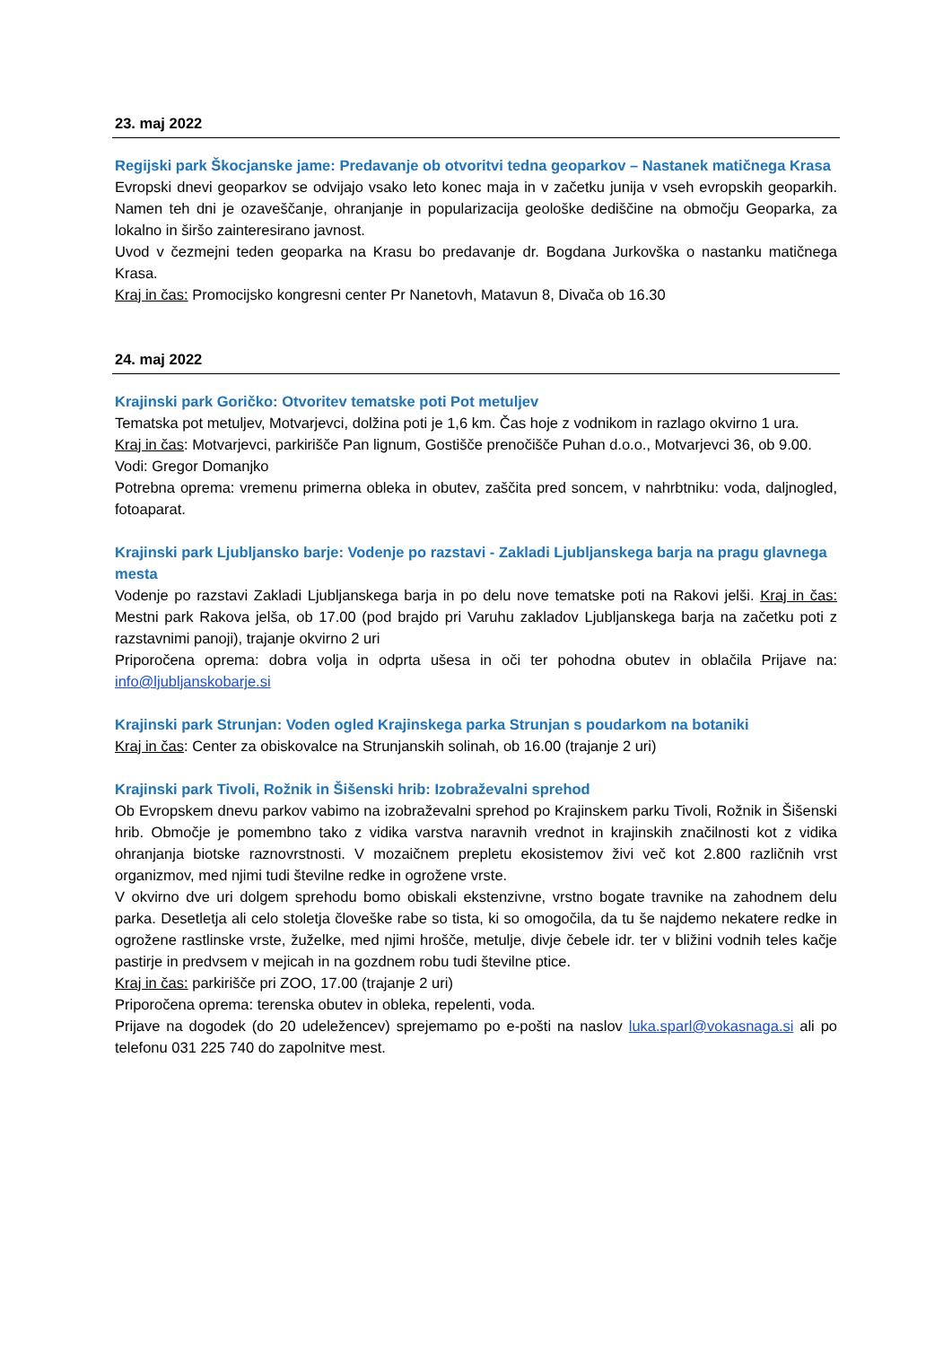23. maj 2022
Regijski park Škocjanske jame: Predavanje ob otvoritvi tedna geoparkov – Nastanek matičnega Krasa
Evropski dnevi geoparkov se odvijajo vsako leto konec maja in v začetku junija v vseh evropskih geoparkih. Namen teh dni je ozaveščanje, ohranjanje in popularizacija geološke dediščine na območju Geoparka, za lokalno in širšo zainteresirano javnost.
Uvod v čezmejni teden geoparka na Krasu bo predavanje dr. Bogdana Jurkovška o nastanku matičnega Krasa.
Kraj in čas: Promocijsko kongresni center Pr Nanetovh, Matavun 8, Divača ob 16.30
24. maj 2022
Krajinski park Goričko: Otvoritev tematske poti Pot metuljev
Tematska pot metuljev, Motvarjevci, dolžina poti je 1,6 km. Čas hoje z vodnikom in razlago okvirno 1 ura.
Kraj in čas: Motvarjevci, parkirišče Pan lignum, Gostišče prenočišče Puhan d.o.o., Motvarjevci 36, ob 9.00.
Vodi: Gregor Domanjko
Potrebna oprema: vremenu primerna obleka in obutev, zaščita pred soncem, v nahrbtniku: voda, daljnogled, fotoaparat.
Krajinski park Ljubljansko barje: Vodenje po razstavi - Zakladi Ljubljanskega barja na pragu glavnega mesta
Vodenje po razstavi Zakladi Ljubljanskega barja in po delu nove tematske poti na Rakovi jelši. Kraj in čas: Mestni park Rakova jelša, ob 17.00 (pod brajdo pri Varuhu zakladov Ljubljanskega barja na začetku poti z razstavnimi panoji), trajanje okvirno 2 uri
Priporočena oprema: dobra volja in odprta ušesa in oči ter pohodna obutev in oblačila Prijave na: info@ljubljanskobarje.si
Krajinski park Strunjan: Voden ogled Krajinskega parka Strunjan s poudarkom na botaniki
Kraj in čas: Center za obiskovalce na Strunjanskih solinah, ob 16.00 (trajanje 2 uri)
Krajinski park Tivoli, Rožnik in Šišenski hrib: Izobraževalni sprehod
Ob Evropskem dnevu parkov vabimo na izobraževalni sprehod po Krajinskem parku Tivoli, Rožnik in Šišenski hrib. Območje je pomembno tako z vidika varstva naravnih vrednot in krajinskih značilnosti kot z vidika ohranjanja biotske raznovrstnosti. V mozaičnem prepletu ekosistemov živi več kot 2.800 različnih vrst organizmov, med njimi tudi številne redke in ogrožene vrste.
V okvirno dve uri dolgem sprehodu bomo obiskali ekstenzivne, vrstno bogate travnike na zahodnem delu parka. Desetletja ali celo stoletja človeške rabe so tista, ki so omogočila, da tu še najdemo nekatere redke in ogrožene rastlinske vrste, žuželke, med njimi hrošče, metulje, divje čebele idr. ter v bližini vodnih teles kačje pastirje in predvsem v mejicah in na gozdnem robu tudi številne ptice.
Kraj in čas: parkirišče pri ZOO, 17.00 (trajanje 2 uri)
Priporočena oprema: terenska obutev in obleka, repelenti, voda.
Prijave na dogodek (do 20 udeležencev) sprejemamo po e-pošti na naslov luka.sparl@vokasnaga.si ali po telefonu 031 225 740 do zapolnitve mest.